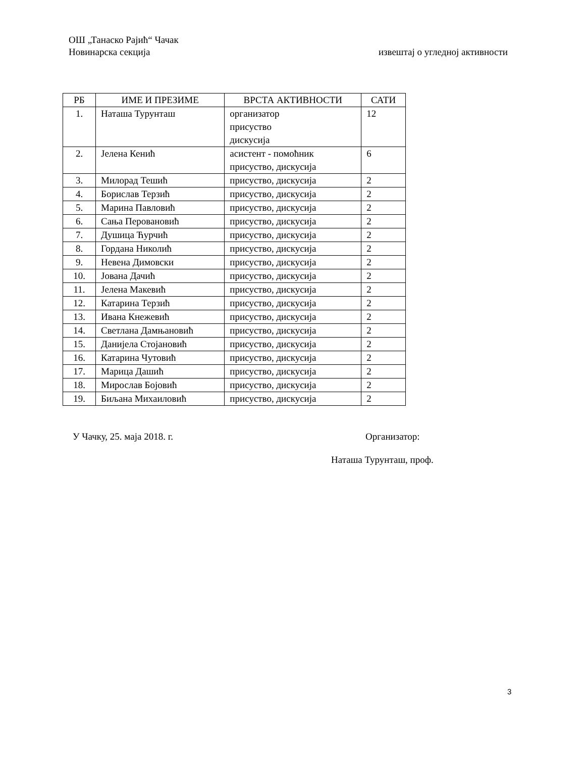ОШ „Танаско Рајић“ Чачак
Новинарска секција извештај о угледној активности
| РБ | ИМЕ И ПРЕЗИМЕ | ВРСТА АКТИВНОСТИ | САТИ |
| --- | --- | --- | --- |
| 1. | Наташа Турунташ | организатор присуство дискусија | 12 |
| 2. | Јелена Кенић | асистент - помоћник присуство, дискусија | 6 |
| 3. | Милорад Тешић | присуство, дискусија | 2 |
| 4. | Борислав Терзић | присуство, дискусија | 2 |
| 5. | Марина Павловић | присуство, дискусија | 2 |
| 6. | Сања Перовановић | присуство, дискусија | 2 |
| 7. | Душица Ћурчић | присуство, дискусија | 2 |
| 8. | Гордана Николић | присуство, дискусија | 2 |
| 9. | Невена Димовски | присуство, дискусија | 2 |
| 10. | Јована Дачић | присуство, дискусија | 2 |
| 11. | Јелена Макевић | присуство, дискусија | 2 |
| 12. | Катарина Терзић | присуство, дискусија | 2 |
| 13. | Ивана Кнежевић | присуство, дискусија | 2 |
| 14. | Светлана Дамњановић | присуство, дискусија | 2 |
| 15. | Данијела Стојановић | присуство, дискусија | 2 |
| 16. | Катарина Чутовић | присуство, дискусија | 2 |
| 17. | Марица Дашић | присуство, дискусија | 2 |
| 18. | Мирослав Бојовић | присуство, дискусија | 2 |
| 19. | Биљана Михаиловић | присуство, дискусија | 2 |
У Чачку, 25. маја 2018. г. Организатор:
Наташа Турунташ, проф.
3